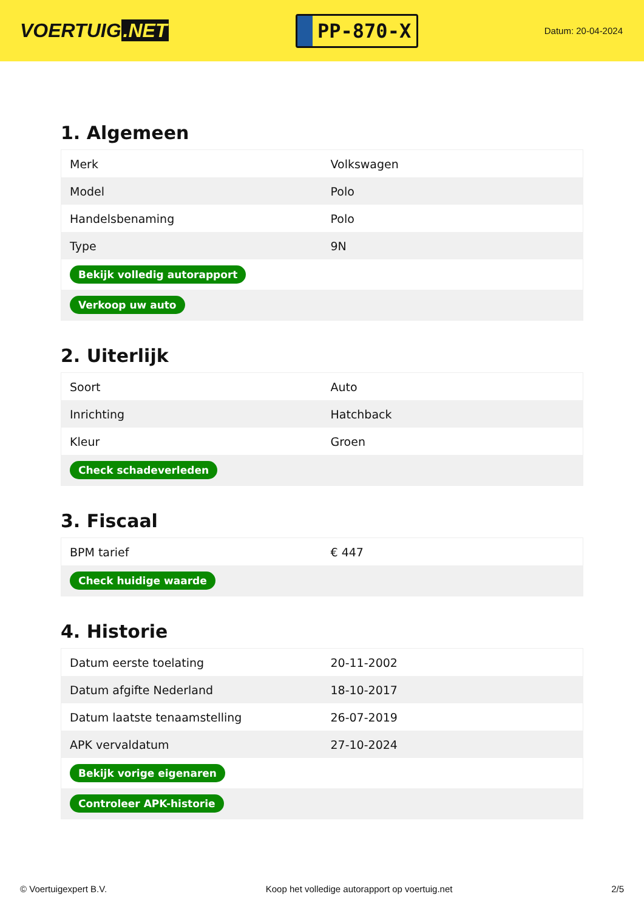VOERTUIG.NET
PP-870-X
Datum: 20-04-2024
1. Algemeen
| Merk | Volkswagen |
| Model | Polo |
| Handelsbenaming | Polo |
| Type | 9N |
| Bekijk volledig autorapport | |
| Verkoop uw auto | |
2. Uiterlijk
| Soort | Auto |
| Inrichting | Hatchback |
| Kleur | Groen |
| Check schadeverleden | |
3. Fiscaal
| BPM tarief | € 447 |
| Check huidige waarde | |
4. Historie
| Datum eerste toelating | 20-11-2002 |
| Datum afgifte Nederland | 18-10-2017 |
| Datum laatste tenaamstelling | 26-07-2019 |
| APK vervaldatum | 27-10-2024 |
| Bekijk vorige eigenaren | |
| Controleer APK-historie | |
© Voertuigexpert B.V. Koop het volledige autorapport op voertuig.net 2/5